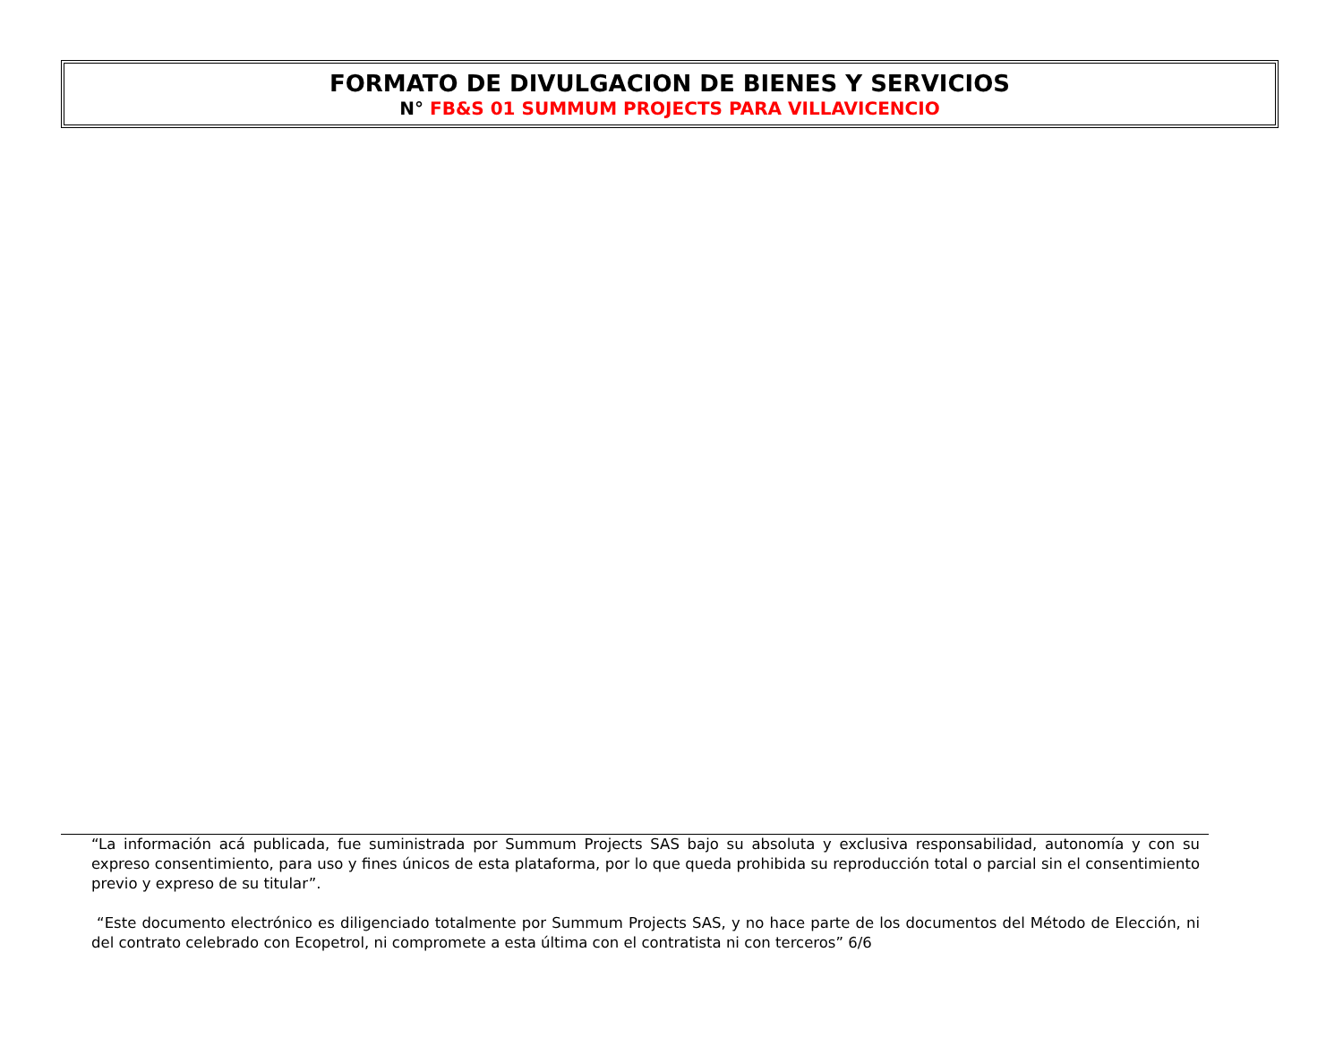FORMATO DE DIVULGACION DE BIENES Y SERVICIOS
N° FB&S 01 SUMMUM PROJECTS PARA VILLAVICENCIO
“La información acá publicada, fue suministrada por Summum Projects SAS bajo su absoluta y exclusiva responsabilidad, autonomía y con su expreso consentimiento, para uso y fines únicos de esta plataforma, por lo que queda prohibida su reproducción total o parcial sin el consentimiento previo y expreso de su titular”.
“Este documento electrónico es diligenciado totalmente por Summum Projects SAS, y no hace parte de los documentos del Método de Elección, ni del contrato celebrado con Ecopetrol, ni compromete a esta última con el contratista ni con terceros” 6/6